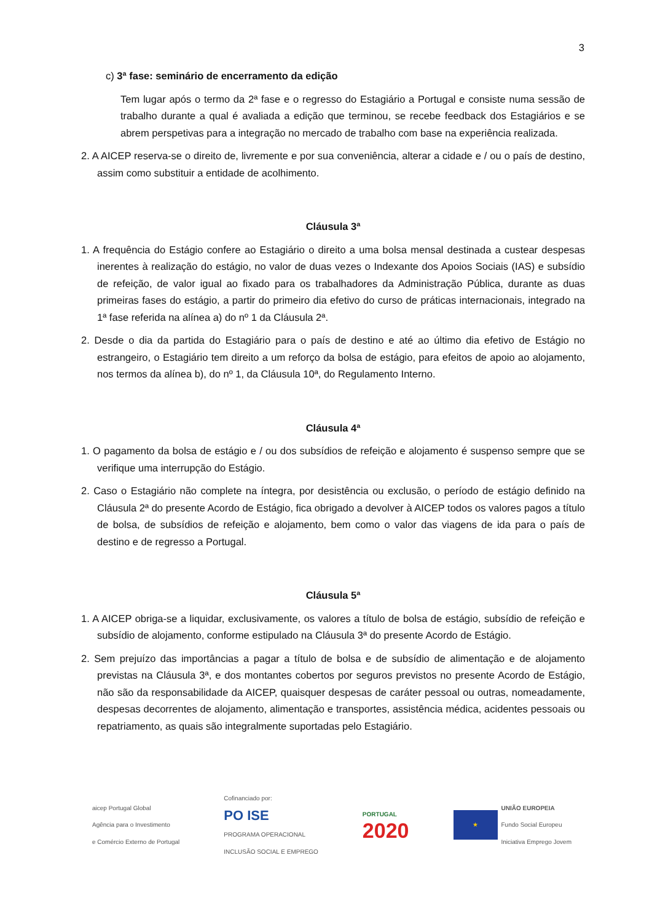3
c) 3ª fase: seminário de encerramento da edição
Tem lugar após o termo da 2ª fase e o regresso do Estagiário a Portugal e consiste numa sessão de trabalho durante a qual é avaliada a edição que terminou, se recebe feedback dos Estagiários e se abrem perspetivas para a integração no mercado de trabalho com base na experiência realizada.
2. A AICEP reserva-se o direito de, livremente e por sua conveniência, alterar a cidade e / ou o país de destino, assim como substituir a entidade de acolhimento.
Cláusula 3ª
1. A frequência do Estágio confere ao Estagiário o direito a uma bolsa mensal destinada a custear despesas inerentes à realização do estágio, no valor de duas vezes o Indexante dos Apoios Sociais (IAS) e subsídio de refeição, de valor igual ao fixado para os trabalhadores da Administração Pública, durante as duas primeiras fases do estágio, a partir do primeiro dia efetivo do curso de práticas internacionais, integrado na 1ª fase referida na alínea a) do nº 1 da Cláusula 2ª.
2. Desde o dia da partida do Estagiário para o país de destino e até ao último dia efetivo de Estágio no estrangeiro, o Estagiário tem direito a um reforço da bolsa de estágio, para efeitos de apoio ao alojamento, nos termos da alínea b), do nº 1, da Cláusula 10ª, do Regulamento Interno.
Cláusula 4ª
1. O pagamento da bolsa de estágio e / ou dos subsídios de refeição e alojamento é suspenso sempre que se verifique uma interrupção do Estágio.
2. Caso o Estagiário não complete na íntegra, por desistência ou exclusão, o período de estágio definido na Cláusula 2ª do presente Acordo de Estágio, fica obrigado a devolver à AICEP todos os valores pagos a título de bolsa, de subsídios de refeição e alojamento, bem como o valor das viagens de ida para o país de destino e de regresso a Portugal.
Cláusula 5ª
1. A AICEP obriga-se a liquidar, exclusivamente, os valores a título de bolsa de estágio, subsídio de refeição e subsídio de alojamento, conforme estipulado na Cláusula 3ª do presente Acordo de Estágio.
2. Sem prejuízo das importâncias a pagar a título de bolsa e de subsídio de alimentação e de alojamento previstas na Cláusula 3ª, e dos montantes cobertos por seguros previstos no presente Acordo de Estágio, não são da responsabilidade da AICEP, quaisquer despesas de caráter pessoal ou outras, nomeadamente, despesas decorrentes de alojamento, alimentação e transportes, assistência médica, acidentes pessoais ou repatriamento, as quais são integralmente suportadas pelo Estagiário.
aicep Portugal Global
Agência para o Investimento
e Comércio Externo de Portugal
Cofinanciado por:
PO ISE
PROGRAMA OPERACIONAL
INCLUSÃO SOCIAL E EMPREGO
PORTUGAL
2020
★ UNIÃO EUROPEIA
Fundo Social Europeu
Iniciativa Emprego Jovem